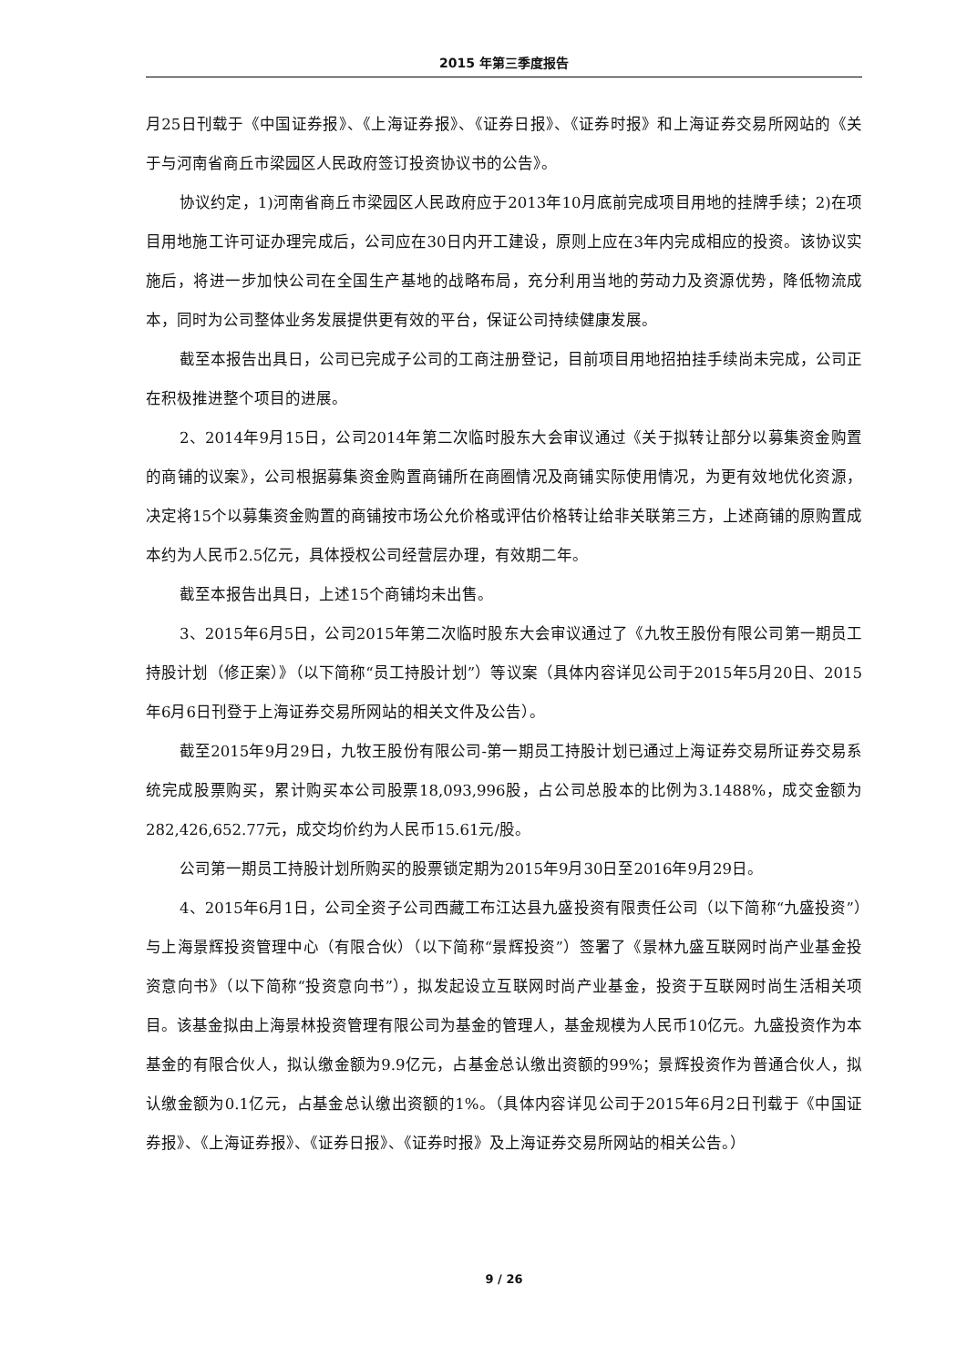2015 年第三季度报告
月25日刊载于《中国证券报》、《上海证券报》、《证券日报》、《证券时报》和上海证券交易所网站的《关于与河南省商丘市梁园区人民政府签订投资协议书的公告》。
协议约定，1)河南省商丘市梁园区人民政府应于2013年10月底前完成项目用地的挂牌手续；2)在项目用地施工许可证办理完成后，公司应在30日内开工建设，原则上应在3年内完成相应的投资。该协议实施后，将进一步加快公司在全国生产基地的战略布局，充分利用当地的劳动力及资源优势，降低物流成本，同时为公司整体业务发展提供更有效的平台，保证公司持续健康发展。
截至本报告出具日，公司已完成子公司的工商注册登记，目前项目用地招拍挂手续尚未完成，公司正在积极推进整个项目的进展。
2、2014年9月15日，公司2014年第二次临时股东大会审议通过《关于拟转让部分以募集资金购置的商铺的议案》，公司根据募集资金购置商铺所在商圈情况及商铺实际使用情况，为更有效地优化资源，决定将15个以募集资金购置的商铺按市场公允价格或评估价格转让给非关联第三方，上述商铺的原购置成本约为人民币2.5亿元，具体授权公司经营层办理，有效期二年。
截至本报告出具日，上述15个商铺均未出售。
3、2015年6月5日，公司2015年第二次临时股东大会审议通过了《九牧王股份有限公司第一期员工持股计划（修正案）》（以下简称“员工持股计划”）等议案（具体内容详见公司于2015年5月20日、2015年6月6日刊登于上海证券交易所网站的相关文件及公告）。
截至2015年9月29日，九牧王股份有限公司-第一期员工持股计划已通过上海证券交易所证券交易系统完成股票购买，累计购买本公司股票18,093,996股，占公司总股本的比例为3.1488%，成交金额为282,426,652.77元，成交均价约为人民币15.61元/股。
公司第一期员工持股计划所购买的股票锁定期为2015年9月30日至2016年9月29日。
4、2015年6月1日，公司全资子公司西藏工布江达县九盛投资有限责任公司（以下简称“九盛投资”）与上海景辉投资管理中心（有限合伙）（以下简称“景辉投资”）签署了《景林九盛互联网时尚产业基金投资意向书》（以下简称“投资意向书”），拟发起设立互联网时尚产业基金，投资于互联网时尚生活相关项目。该基金拟由上海景林投资管理有限公司为基金的管理人，基金规模为人民币10亿元。九盛投资作为本基金的有限合伙人，拟认缴金额为9.9亿元，占基金总认缴出资额的99%；景辉投资作为普通合伙人，拟认缴金额为0.1亿元，占基金总认缴出资额的1%。（具体内容详见公司于2015年6月2日刊载于《中国证券报》、《上海证券报》、《证券日报》、《证券时报》及上海证券交易所网站的相关公告。）
9 / 26